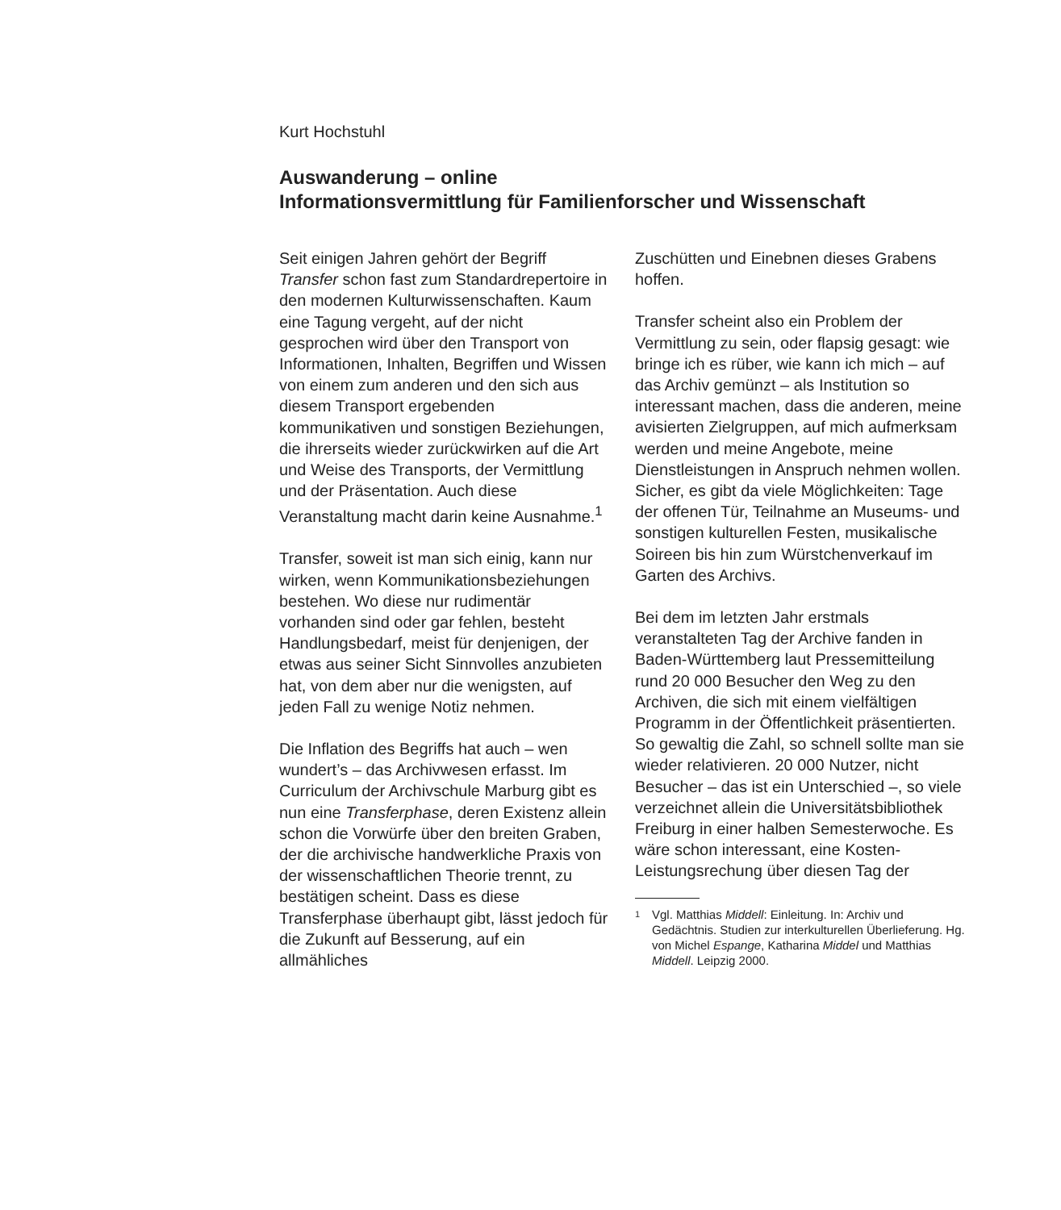Kurt Hochstuhl
Auswanderung – online
Informationsvermittlung für Familienforscher und Wissenschaft
Seit einigen Jahren gehört der Begriff Transfer schon fast zum Standardrepertoire in den modernen Kulturwissenschaften. Kaum eine Tagung vergeht, auf der nicht gesprochen wird über den Transport von Informationen, Inhalten, Begriffen und Wissen von einem zum anderen und den sich aus diesem Transport ergebenden kommunikativen und sonstigen Beziehungen, die ihrerseits wieder zurückwirken auf die Art und Weise des Transports, der Vermittlung und der Präsentation. Auch diese Veranstaltung macht darin keine Ausnahme.<sup>1</sup>
Transfer, soweit ist man sich einig, kann nur wirken, wenn Kommunikationsbeziehungen bestehen. Wo diese nur rudimentär vorhanden sind oder gar fehlen, besteht Handlungsbedarf, meist für denjenigen, der etwas aus seiner Sicht Sinnvolles anzubieten hat, von dem aber nur die wenigsten, auf jeden Fall zu wenige Notiz nehmen.
Die Inflation des Begriffs hat auch – wen wundert’s – das Archivwesen erfasst. Im Curriculum der Archivschule Marburg gibt es nun eine Transferphase, deren Existenz allein schon die Vorwürfe über den breiten Graben, der die archivische handwerkliche Praxis von der wissenschaftlichen Theorie trennt, zu bestätigen scheint. Dass es diese Transferphase überhaupt gibt, lässt jedoch für die Zukunft auf Besserung, auf ein allmähliches
Zuschütten und Einebnen dieses Grabens hoffen.
Transfer scheint also ein Problem der Vermittlung zu sein, oder flapsig gesagt: wie bringe ich es rüber, wie kann ich mich – auf das Archiv gemünzt – als Institution so interessant machen, dass die anderen, meine avisierten Zielgruppen, auf mich aufmerksam werden und meine Angebote, meine Dienstleistungen in Anspruch nehmen wollen. Sicher, es gibt da viele Möglichkeiten: Tage der offenen Tür, Teilnahme an Museums- und sonstigen kulturellen Festen, musikalische Soireen bis hin zum Würstchenverkauf im Garten des Archivs.
Bei dem im letzten Jahr erstmals veranstalteten Tag der Archive fanden in Baden-Württemberg laut Pressemitteilung rund 20 000 Besucher den Weg zu den Archiven, die sich mit einem vielfältigen Programm in der Öffentlichkeit präsentierten. So gewaltig die Zahl, so schnell sollte man sie wieder relativieren. 20 000 Nutzer, nicht Besucher – das ist ein Unterschied –, so viele verzeichnet allein die Universitätsbibliothek Freiburg in einer halben Semesterwoche. Es wäre schon interessant, eine Kosten-Leistungsrechung über diesen Tag der
1
Vgl. Matthias Middell: Einleitung. In: Archiv und Gedächtnis. Studien zur interkulturellen Überlieferung. Hg. von Michel Espange, Katharina Middel und Matthias Middell. Leipzig 2000.